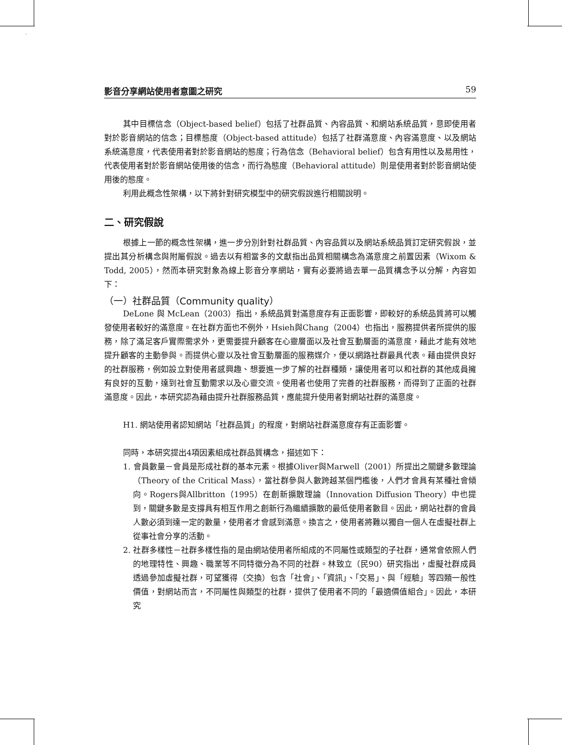影音分享網站使用者意圖之研究 59
其中目標信念（Object-based belief）包括了社群品質、內容品質、和網站系統品質，意即使用者對於影音網站的信念；目標態度（Object-based attitude）包括了社群滿意度、內容滿意度、以及網站系統滿意度，代表使用者對於影音網站的態度；行為信念（Behavioral belief）包含有用性以及易用性，代表使用者對於影音網站使用後的信念，而行為態度（Behavioral attitude）則是使用者對於影音網站使用後的態度。
利用此概念性架構，以下將針對研究模型中的研究假說進行相關說明。
二、研究假說
根據上一節的概念性架構，進一步分別針對社群品質、內容品質以及網站系統品質訂定研究假說，並提出其分析構念與附屬假說。過去以有相當多的文獻指出品質相關構念為滿意度之前置因素（Wixom & Todd, 2005），然而本研究對象為線上影音分享網站，實有必要將過去單一品質構念予以分解，內容如下：
（一）社群品質（Community quality）
DeLone 與 McLean（2003）指出，系統品質對滿意度存有正面影響，即較好的系統品質將可以觸發使用者較好的滿意度。在社群方面也不例外，Hsieh與Chang（2004）也指出，服務提供者所提供的服務，除了滿足客戶實際需求外，更需要提升顧客在心靈層面以及社會互動層面的滿意度，藉此才能有效地提升顧客的主動參與。而提供心靈以及社會互動層面的服務媒介，便以網路社群最具代表。藉由提供良好的社群服務，例如設立對使用者感興趣、想要進一步了解的社群種類，讓使用者可以和社群的其他成員擁有良好的互動，達到社會互動需求以及心靈交流。使用者也使用了完善的社群服務，而得到了正面的社群滿意度。因此，本研究認為藉由提升社群服務品質，應能提升使用者對網站社群的滿意度。
H1. 網站使用者認知網站「社群品質」的程度，對網站社群滿意度存有正面影響。
同時，本研究提出4項因素組成社群品質構念，描述如下：
1. 會員數量－會員是形成社群的基本元素。根據Oliver與Marwell（2001）所提出之關鍵多數理論（Theory of the Critical Mass），當社群參與人數跨越某個門檻後，人們才會具有某種社會傾向。Rogers與Allbritton（1995）在創新擴散理論（Innovation Diffusion Theory）中也提到，關鍵多數是支撐具有相互作用之創新行為繼續擴散的最低使用者數目。因此，網站社群的會員人數必須到達一定的數量，使用者才會感到滿意。換言之，使用者將難以獨自一個人在虛擬社群上從事社會分享的活動。
2. 社群多樣性－社群多樣性指的是由網站使用者所組成的不同屬性或類型的子社群，通常會依照人們的地理特性、興趣、職業等不同特徵分為不同的社群。林致立（民90）研究指出，虛擬社群成員透過參加虛擬社群，可望獲得（交換）包含「社會」、「資訊」、「交易」、與「經驗」等四類一般性價值，對網站而言，不同屬性與類型的社群，提供了使用者不同的「最適價值組合」。因此，本研究